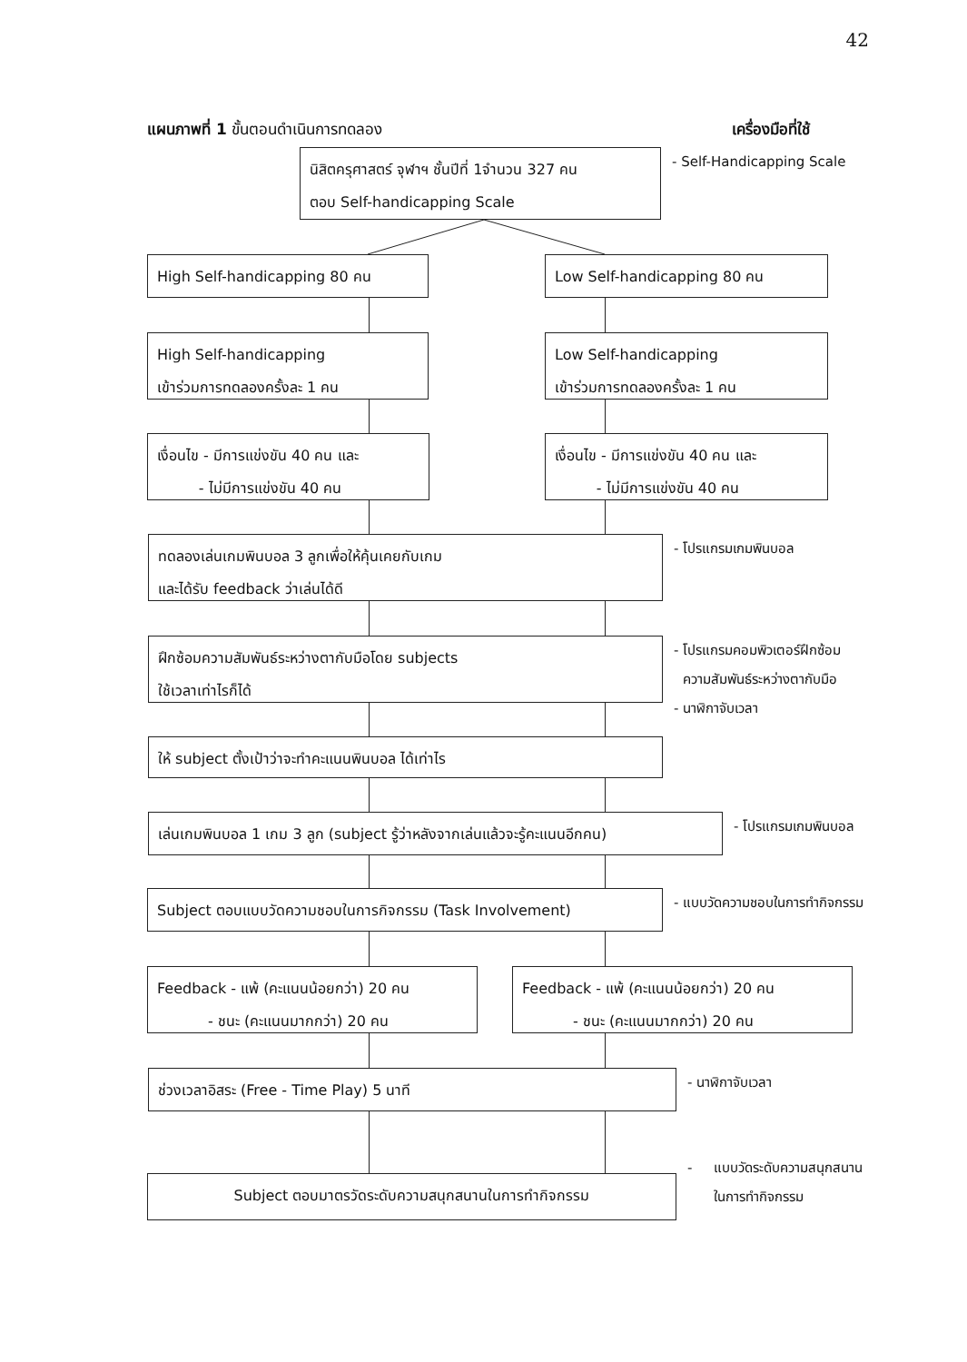42
แผนภาพที่ 1 ขั้นตอนดำเนินการทดลอง เครื่องมือที่ใช้
นิสิตครุศาสตร์ จุฬาฯ ชั้นปีที่ 1จำนวน 327 คน
ตอบ Self-handicapping Scale
- Self-Handicapping Scale
High Self-handicapping 80 คน Low Self-handicapping 80 คน
High Self-handicapping
เข้าร่วมการทดลองครั้งละ 1 คน
Low Self-handicapping
เข้าร่วมการทดลองครั้งละ 1 คน
เงื่อนไข - มีการแข่งขัน 40 คน และ
- ไม่มีการแข่งขัน 40 คน
เงื่อนไข - มีการแข่งขัน 40 คน และ
- ไม่มีการแข่งขัน 40 คน
ทดลองเล่นเกมพินบอล 3 ลูกเพื่อให้คุ้นเคยกับเกม
และได้รับ feedback ว่าเล่นได้ดี
- โปรแกรมเกมพินบอล
ฝึกซ้อมความสัมพันธ์ระหว่างตากับมือโดย subjects
ใช้เวลาเท่าไรก็ได้
- โปรแกรมคอมพิวเตอร์ฝึกซ้อม
ความสัมพันธ์ระหว่างตากับมือ
- นาฬิกาจับเวลา
ให้ subject ตั้งเป้าว่าจะทำคะแนนพินบอล ได้เท่าไร
เล่นเกมพินบอล 1 เกม 3 ลูก (subject รู้ว่าหลังจากเล่นแล้วจะรู้คะแนนอีกคน)
- โปรแกรมเกมพินบอล
Subject ตอบแบบวัดความชอบในการกิจกรรม (Task Involvement)
- แบบวัดความชอบในการทำกิจกรรม
Feedback - แพ้ (คะแนนน้อยกว่า) 20 คน
- ชนะ (คะแนนมากกว่า) 20 คน
Feedback - แพ้ (คะแนนน้อยกว่า) 20 คน
- ชนะ (คะแนนมากกว่า) 20 คน
ช่วงเวลาอิสระ (Free - Time Play) 5 นาที
- นาฬิกาจับเวลา
Subject ตอบมาตรวัดระดับความสนุกสนานในการทำกิจกรรม
- แบบวัดระดับความสนุกสนาน
ในการทำกิจกรรม